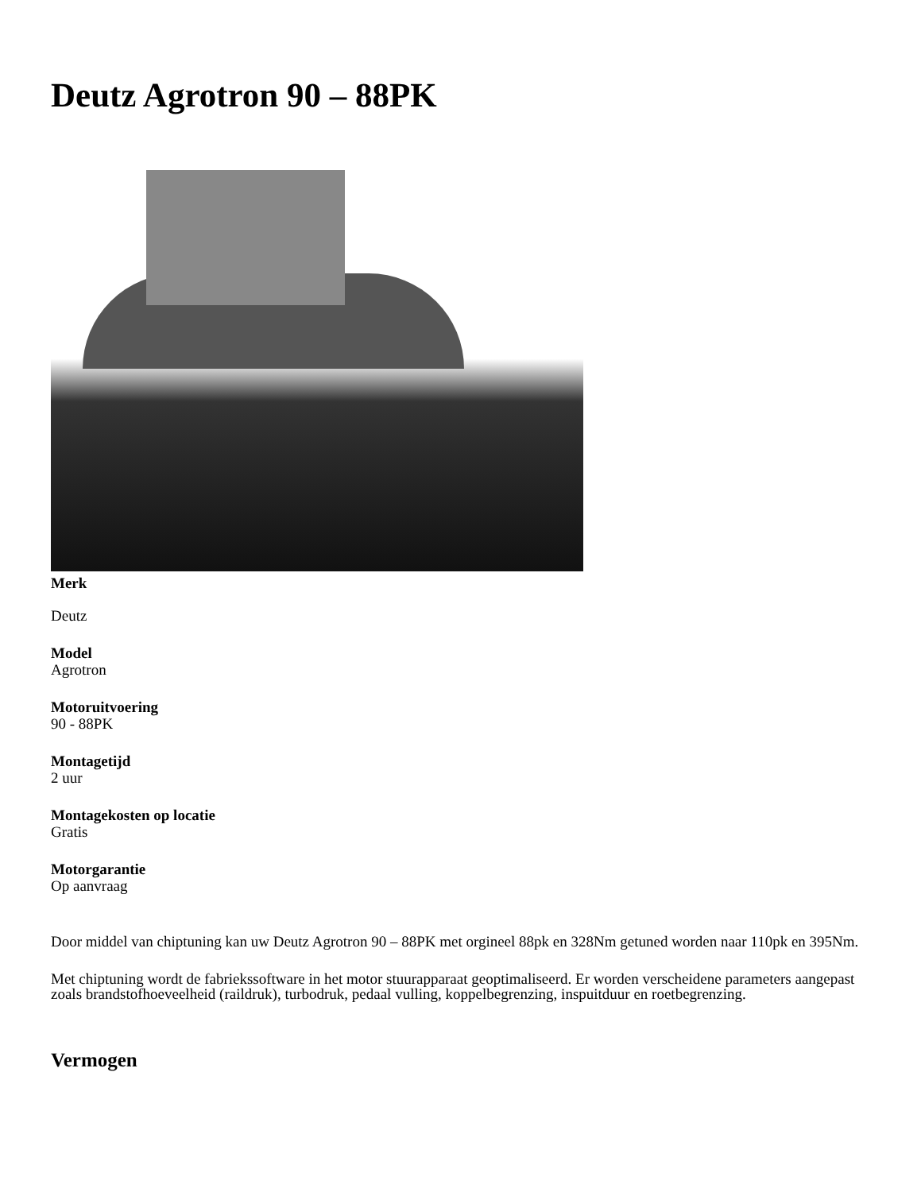Deutz Agrotron 90 – 88PK
Merk
Deutz
Model
Agrotron
Motoruitvoering
90 - 88PK
Montagetijd
2 uur
Montagekosten op locatie
Gratis
Motorgarantie
Op aanvraag
Door middel van chiptuning kan uw Deutz Agrotron 90 – 88PK met orgineel 88pk en 328Nm getuned worden naar 110pk en 395Nm.
Met chiptuning wordt de fabriekssoftware in het motor stuurapparaat geoptimaliseerd. Er worden verscheidene parameters aangepast zoals brandstofhoeveelheid (raildruk), turbodruk, pedaal vulling, koppelbegrenzing, inspuitduur en roetbegrenzing.
Vermogen